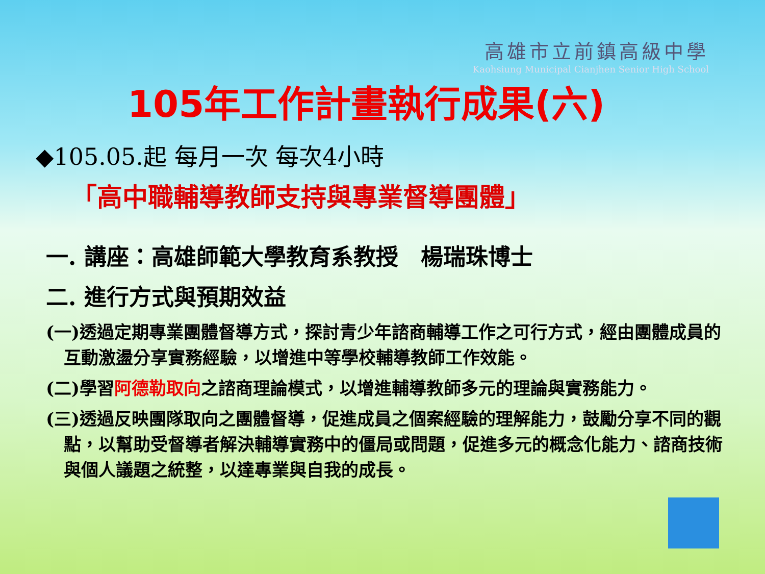高雄市立前鎮高級中學
Kaohsiung Municipal Cianjhen Senior High School
105年工作計畫執行成果(六)
◆105.05.起 每月一次 每次4小時
「高中職輔導教師支持與專業督導團體」
一. 講座：高雄師範大學教育系教授　楊瑞珠博士
二. 進行方式與預期效益
(一)透過定期專業團體督導方式，探討青少年諮商輔導工作之可行方式，經由團體成員的互動激盪分享實務經驗，以增進中等學校輔導教師工作效能。
(二)學習阿德勒取向之諮商理論模式，以增進輔導教師多元的理論與實務能力。
(三)透過反映團隊取向之團體督導，促進成員之個案經驗的理解能力，鼓勵分享不同的觀點，以幫助受督導者解決輔導實務中的僵局或問題，促進多元的概念化能力、諮商技術與個人議題之統整，以達專業與自我的成長。